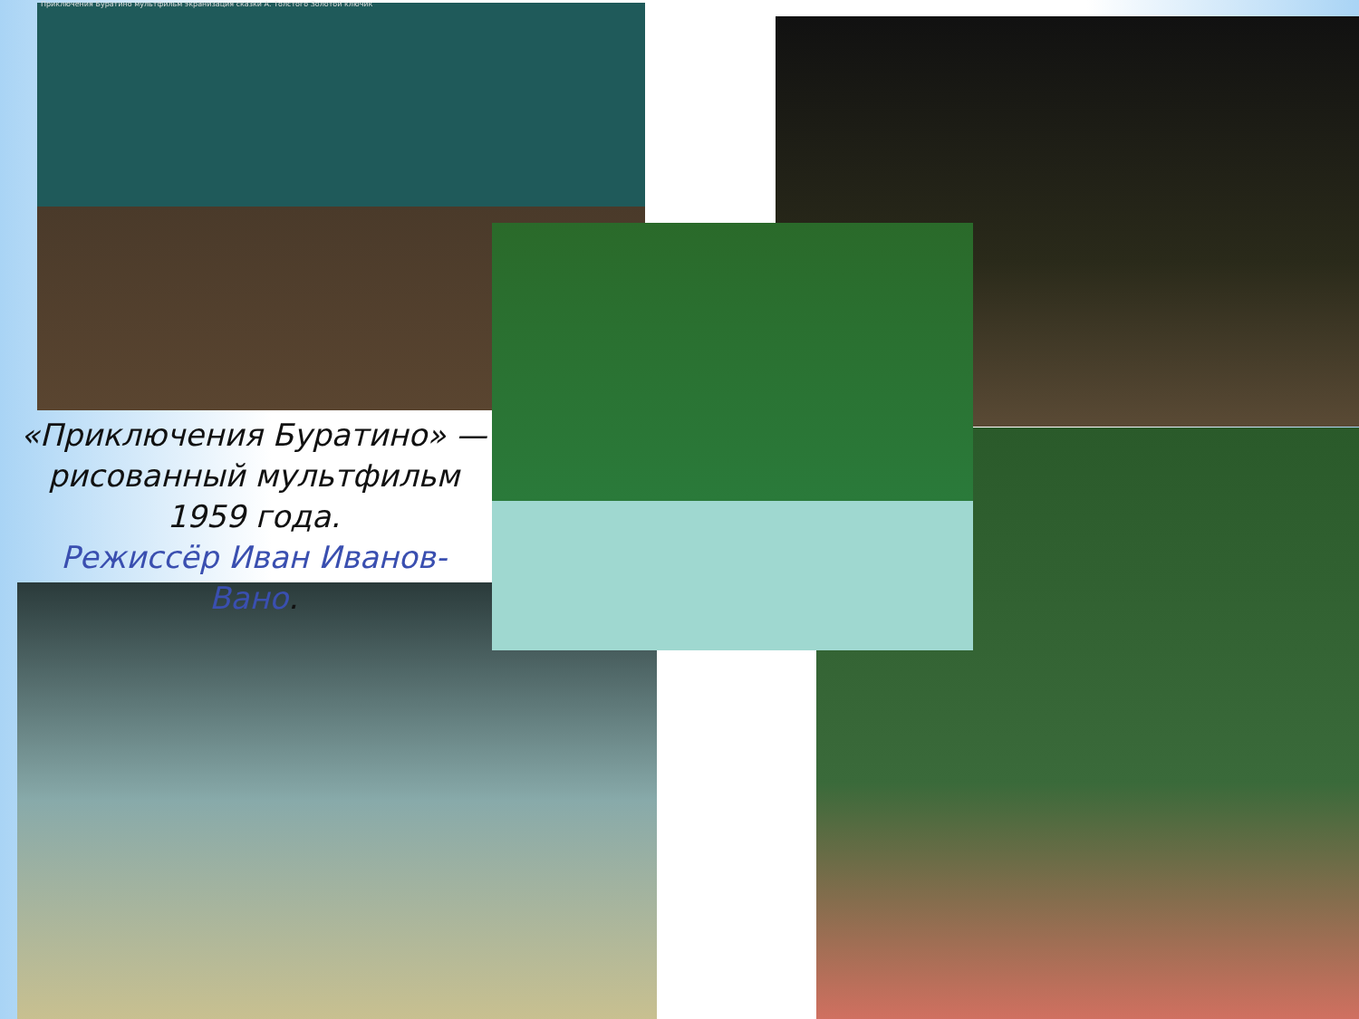Приключения Буратино мультфильм экранизация сказки А. Толстого Золотой ключик
«Приключения Буратино» — рисованный мультфильм 1959 года.
Режиссёр Иван Иванов-Вано.